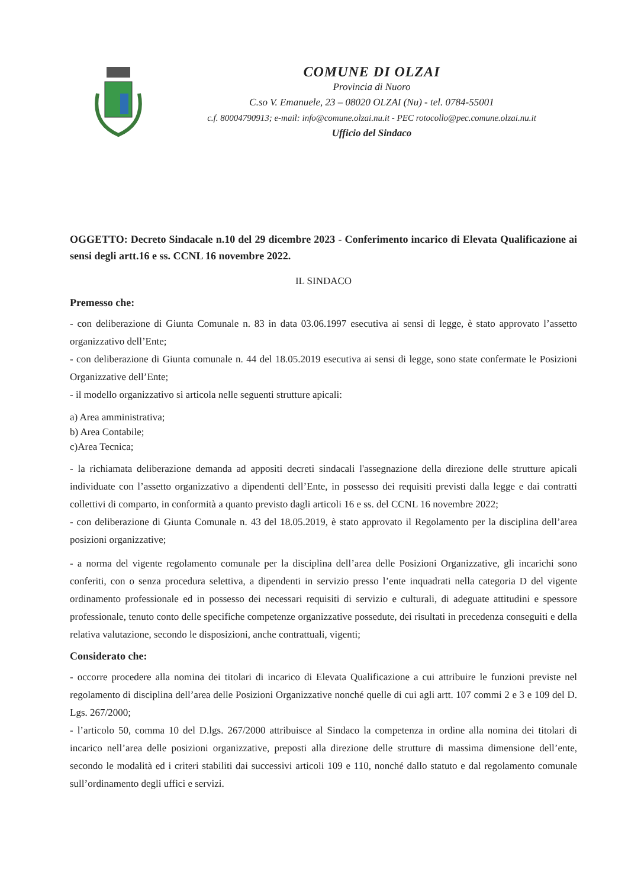COMUNE DI OLZAI
Provincia di Nuoro
C.so V. Emanuele, 23 – 08020 OLZAI (Nu) - tel. 0784-55001
c.f. 80004790913; e-mail: info@comune.olzai.nu.it - PEC rotocollo@pec.comune.olzai.nu.it
Ufficio del Sindaco
OGGETTO: Decreto Sindacale n.10 del 29 dicembre 2023 - Conferimento incarico di Elevata Qualificazione ai sensi degli artt.16 e ss. CCNL 16 novembre 2022.
IL SINDACO
Premesso che:
- con deliberazione di Giunta Comunale n. 83 in data 03.06.1997 esecutiva ai sensi di legge, è stato approvato l’assetto organizzativo dell’Ente;
- con deliberazione di Giunta comunale n. 44 del 18.05.2019 esecutiva ai sensi di legge, sono state confermate le Posizioni Organizzative dell’Ente;
- il modello organizzativo si articola nelle seguenti strutture apicali:
a) Area amministrativa;
b) Area Contabile;
c)Area Tecnica;
- la richiamata deliberazione demanda ad appositi decreti sindacali l'assegnazione della direzione delle strutture apicali individuate con l’assetto organizzativo a dipendenti dell’Ente, in possesso dei requisiti previsti dalla legge e dai contratti collettivi di comparto, in conformità a quanto previsto dagli articoli 16 e ss. del CCNL 16 novembre 2022;
- con deliberazione di Giunta Comunale n. 43 del 18.05.2019, è stato approvato il Regolamento per la disciplina dell’area posizioni organizzative;
- a norma del vigente regolamento comunale per la disciplina dell’area delle Posizioni Organizzative, gli incarichi sono conferiti, con o senza procedura selettiva, a dipendenti in servizio presso l’ente inquadrati nella categoria D del vigente ordinamento professionale ed in possesso dei necessari requisiti di servizio e culturali, di adeguate attitudini e spessore professionale, tenuto conto delle specifiche competenze organizzative possedute, dei risultati in precedenza conseguiti e della relativa valutazione, secondo le disposizioni, anche contrattuali, vigenti;
Considerato che:
- occorre procedere alla nomina dei titolari di incarico di Elevata Qualificazione a cui attribuire le funzioni previste nel regolamento di disciplina dell’area delle Posizioni Organizzative nonché quelle di cui agli artt. 107 commi 2 e 3 e 109 del D. Lgs. 267/2000;
- l’articolo 50, comma 10 del D.lgs. 267/2000 attribuisce al Sindaco la competenza in ordine alla nomina dei titolari di incarico nell’area delle posizioni organizzative, preposti alla direzione delle strutture di massima dimensione dell’ente, secondo le modalità ed i criteri stabiliti dai successivi articoli 109 e 110, nonché dallo statuto e dal regolamento comunale sull’ordinamento degli uffici e servizi.